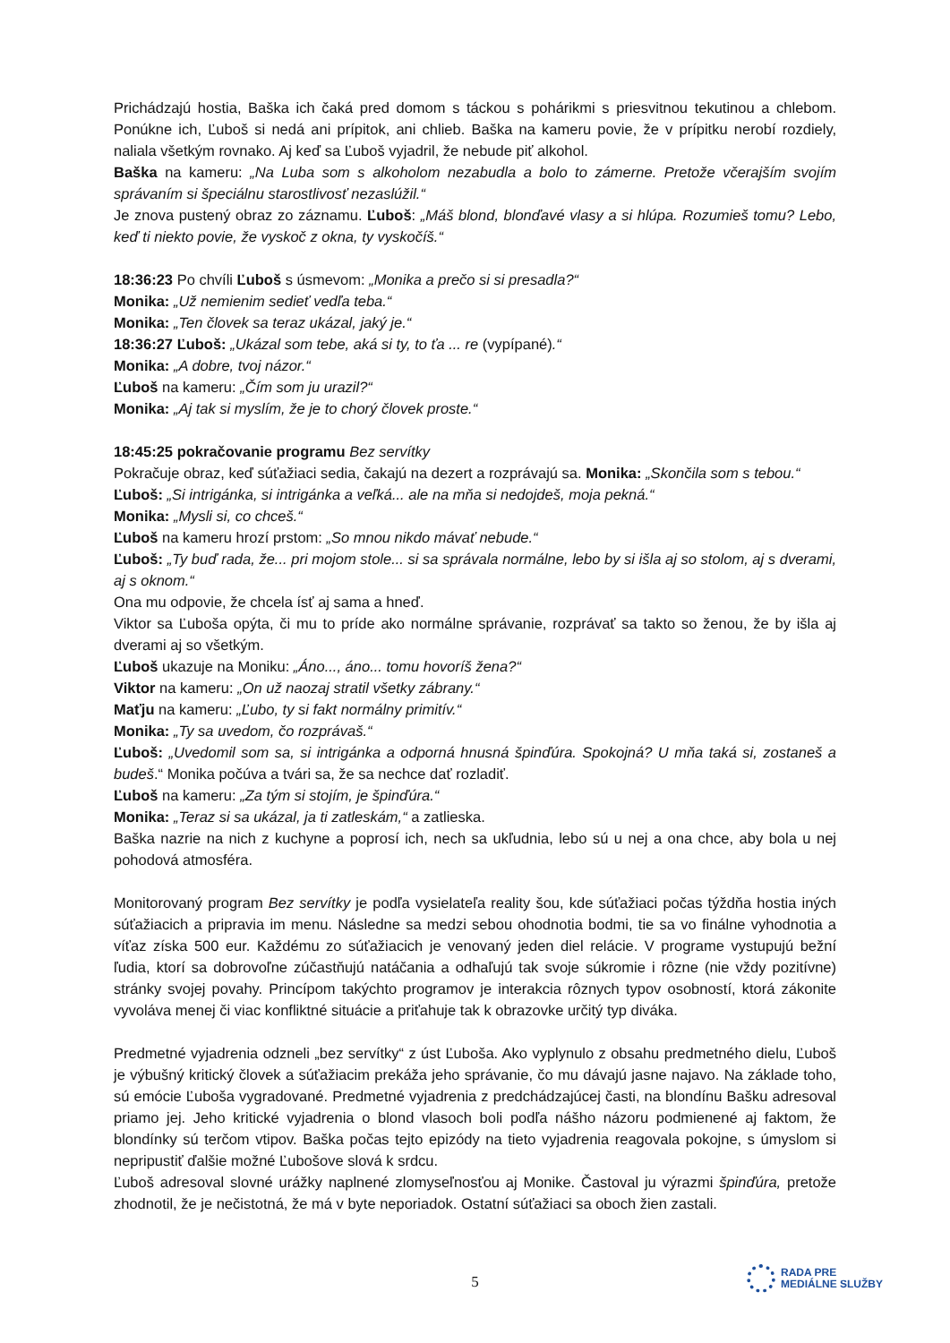Prichádzajú hostia, Baška ich čaká pred domom s táckou s pohárikmi s priesvitnou tekutinou a chlebom. Ponúkne ich, Ľuboš si nedá ani prípitok, ani chlieb. Baška na kameru povie, že v prípitku nerobí rozdiely, naliala všetkým rovnako. Aj keď sa Ľuboš vyjadril, že nebude piť alkohol.
Baška na kameru: „Na Luba som s alkoholom nezabudla a bolo to zámerne. Pretože včerajším svojím správaním si špeciálnu starostlivosť nezaslúžil.“
Je znova pustený obraz zo záznamu. Ľuboš: „Máš blond, blonďavé vlasy a si hlúpa. Rozumieš tomu? Lebo, keď ti niekto povie, že vyskoč z okna, ty vyskočíš.“
18:36:23 Po chvíli Ľuboš s úsmevom: „Monika a prečo si si presadla?“
Monika: „Už nemienim sedieť vedľa teba.“
Monika: „Ten človek sa teraz ukázal, jaký je.“
18:36:27 Ľuboš: „Ukázal som tebe, aká si ty, to ťa ... re (vypípané).“
Monika: „A dobre, tvoj názor.“
Ľuboš na kameru: „Čím som ju urazil?“
Monika: „Aj tak si myslím, že je to chorý človek proste.“
18:45:25 pokračovanie programu Bez servítky
Pokračuje obraz, keď súťažiaci sedia, čakajú na dezert a rozprávajú sa. Monika: „Skončila som s tebou.“
Ľuboš: „Si intrigánka, si intrigánka a veľká... ale na mňa si nedojdeš, moja pekná.“
Monika: „Mysli si, co chceš.“
Ľuboš na kameru hrozí prstom: „So mnou nikdo mávať nebude.“
Ľuboš: „Ty buď rada, že... pri mojom stole... si sa správala normálne, lebo by si išla aj so stolom, aj s dverami, aj s oknom.“
Ona mu odpovie, že chcela ísť aj sama a hneď.
Viktor sa Ľuboša opýta, či mu to príde ako normálne správanie, rozprávať sa takto so ženou, že by išla aj dverami aj so všetkým.
Ľuboš ukazuje na Moniku: „Áno..., áno... tomu hovoríš žena?“
Viktor na kameru: „On už naozaj stratil všetky zábrany.“
Maťju na kameru: „Ľubo, ty si fakt normálny primitív.“
Monika: „Ty sa uvedom, čo rozprávaš.“
Ľuboš: „Uvedomil som sa, si intrigánka a odporná hnusná špinďúra. Spokojná? U mňa taká si, zostaneš a budeš.“ Monika počúva a tvári sa, že sa nechce dať rozladiť.
Ľuboš na kameru: „Za tým si stojím, je špinďúra.“
Monika: „Teraz si sa ukázal, ja ti zatleskám,“ a zatlieska.
Baška nazrie na nich z kuchyne a poprosí ich, nech sa ukľudnia, lebo sú u nej a ona chce, aby bola u nej pohodová atmosféra.
Monitorovaný program Bez servítky je podľa vysielateľa reality šou, kde súťažiaci počas týždňa hostia iných súťažiacich a pripravia im menu. Následne sa medzi sebou ohodnotia bodmi, tie sa vo finálne vyhodnotia a víťaz získa 500 eur. Každému zo súťažiacich je venovaný jeden diel relácie. V programe vystupujú bežní ľudia, ktorí sa dobrovoľne zúčastňujú natáčania a odhaľujú tak svoje súkromie i rôzne (nie vždy pozitívne) stránky svojej povahy. Princípom takýchto programov je interakcia rôznych typov osobností, ktorá zákonite vyvoláva menej či viac konfliktné situácie a priťahuje tak k obrazovke určitý typ diváka.
Predmetné vyjadrenia odzneli „bez servítky“ z úst Ľuboša. Ako vyplynulo z obsahu predmetného dielu, Ľuboš je výbušný kritický človek a súťažiacim prekáža jeho správanie, čo mu dávajú jasne najavo. Na základe toho, sú emócie Ľuboša vygradované. Predmetné vyjadrenia z predchádzajúcej časti, na blondínu Bašku adresoval priamo jej. Jeho kritické vyjadrenia o blond vlasoch boli podľa nášho názoru podmienené aj faktom, že blondínky sú terčom vtipov. Baška počas tejto epizódy na tieto vyjadrenia reagovala pokojne, s úmyslom si nepripustiť ďalšie možné Ľubošove slová k srdcu.
Ľuboš adresoval slovné urážky naplnené zlomyseľnosťou aj Monike. Častoval ju výrazmi špinďúra, pretože zhodnotil, že je nečistotná, že má v byte neporiadok. Ostatní súťažiaci sa oboch žien zastali.
5
RADA PRE
MEDIÁLNE SLUŽBY